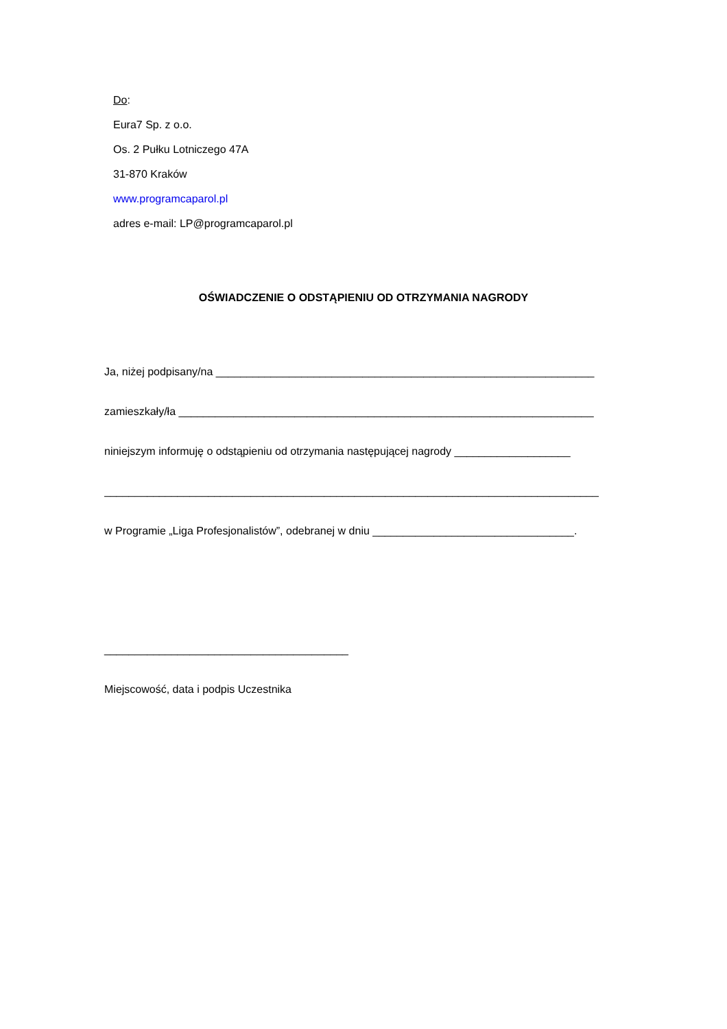Do:
Eura7 Sp. z o.o.
Os. 2 Pułku Lotniczego 47A
31-870 Kraków
www.programcaparol.pl
adres e-mail: LP@programcaparol.pl
OŚWIADCZENIE O ODSTĄPIENIU OD OTRZYMANIA NAGRODY
Ja, niżej podpisany/na ______________________________________________________________
zamieszkały/ła ____________________________________________________________________
niniejszym informuję o odstąpieniu od otrzymania następującej nagrody ___________________
_________________________________________________________________________________
w Programie „Liga Profesjonalistów”, odebranej w dniu _________________________________.
________________________________________
Miejscowość, data i podpis Uczestnika